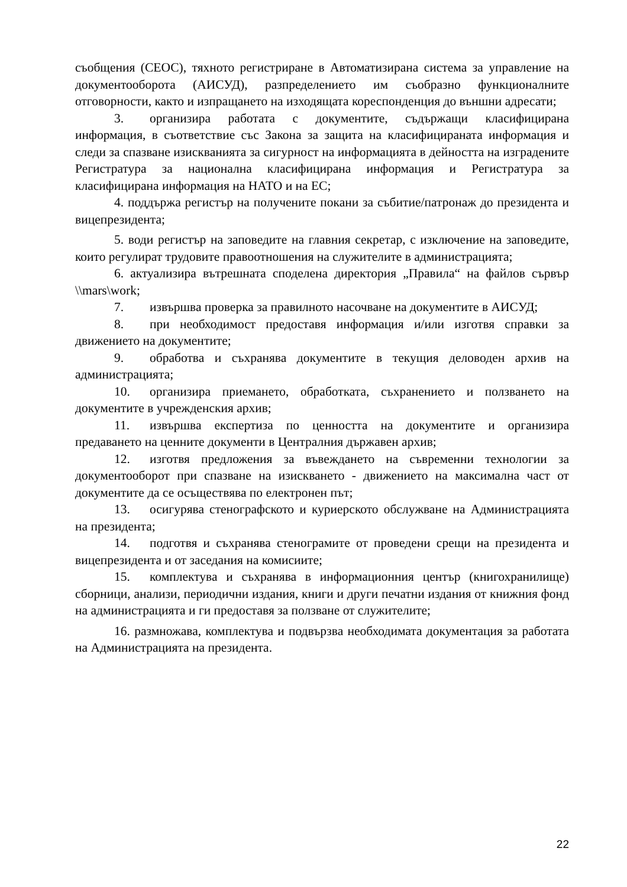съобщения (СЕОС), тяхното регистриране в Автоматизирана система за управление на документооборота (АИСУД), разпределението им съобразно функционалните отговорности, както и изпращането на изходящата кореспонденция до външни адресати;
3. организира работата с документите, съдържащи класифицирана информация, в съответствие със Закона за защита на класифицираната информация и следи за спазване изискванията за сигурност на информацията в дейността на изградените Регистратура за национална класифицирана информация и Регистратура за класифицирана информация на НАТО и на ЕС;
4. поддържа регистър на получените покани за събитие/патронаж до президента и вицепрезидента;
5. води регистър на заповедите на главния секретар, с изключение на заповедите, които регулират трудовите правоотношения на служителите в администрацията;
6. актуализира вътрешната споделена директория „Правила“ на файлов сървър \\mars\work;
7. извършва проверка за правилното насочване на документите в АИСУД;
8. при необходимост предоставя информация и/или изготвя справки за движението на документите;
9. обработва и съхранява документите в текущия деловоден архив на администрацията;
10. организира приемането, обработката, съхранението и ползването на документите в учрежденския архив;
11. извършва експертиза по ценността на документите и организира предаването на ценните документи в Централния държавен архив;
12. изготвя предложения за въвеждането на съвременни технологии за документооборот при спазване на изискването - движението на максимална част от документите да се осъществява по електронен път;
13. осигурява стенографското и куриерското обслужване на Администрацията на президента;
14. подготвя и съхранява стенограмите от проведени срещи на президента и вицепрезидента и от заседания на комисиите;
15. комплектува и съхранява в информационния център (книгохранилище) сборници, анализи, периодични издания, книги и други печатни издания от книжния фонд на администрацията и ги предоставя за ползване от служителите;
16. размножава, комплектува и подвързва необходимата документация за работата на Администрацията на президента.
22